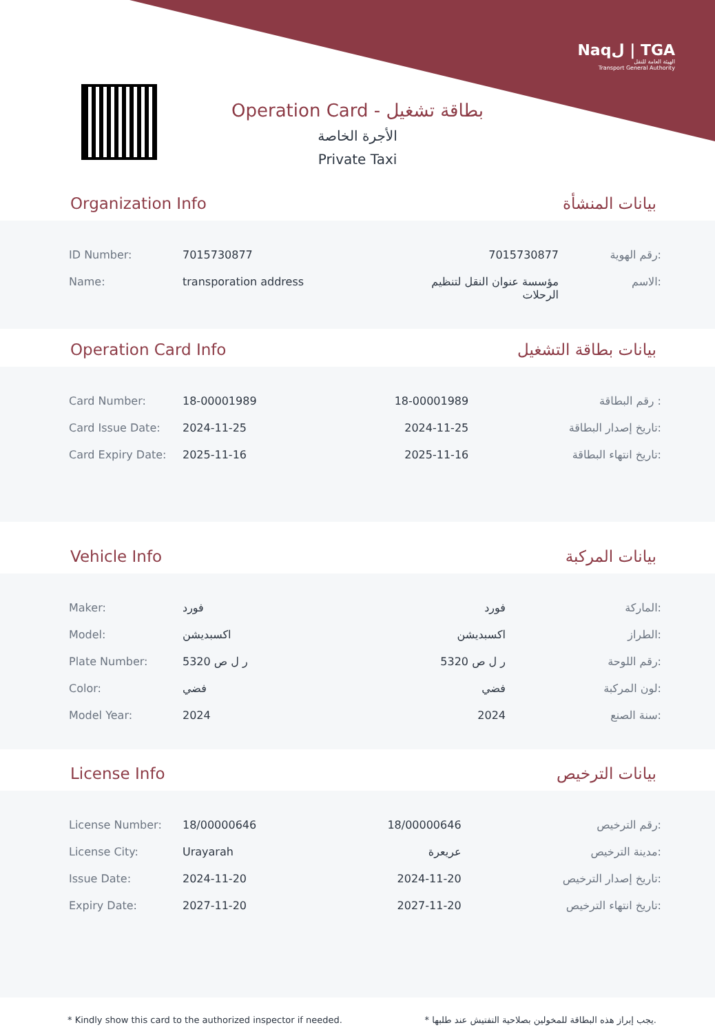Naqل | TGA
الهيئة العامة للنقل
Transport General Authority
Operation Card - بطاقة تشغيل
الأجرة الخاصة
Private Taxi
Organization Info بيانات المنشأة
| ID Number: | 7015730877 | 7015730877 | رقم الهوية: |
| Name: | transporation address | مؤسسة عنوان النقل لتنظيم الرحلات | الاسم: |
Operation Card Info بيانات بطاقة التشغيل
| Card Number: | 18-00001989 | 18-00001989 | رقم البطاقة : |
| Card Issue Date: | 2024-11-25 | 2024-11-25 | تاريخ إصدار البطاقة: |
| Card Expiry Date: | 2025-11-16 | 2025-11-16 | تاريخ انتهاء البطاقة: |
Vehicle Info بيانات المركبة
| Maker: | فورد | فورد | الماركة: |
| Model: | اكسبديشن | اكسبديشن | الطراز: |
| Plate Number: | ر ل ص 5320 | ر ل ص 5320 | رقم اللوحة: |
| Color: | فضي | فضي | لون المركبة: |
| Model Year: | 2024 | 2024 | سنة الصنع: |
License Info بيانات الترخيص
| License Number: | 18/00000646 | 18/00000646 | رقم الترخيص: |
| License City: | Urayarah | عريعرة | مدينة الترخيص: |
| Issue Date: | 2024-11-20 | 2024-11-20 | تاريخ إصدار الترخيص: |
| Expiry Date: | 2027-11-20 | 2027-11-20 | تاريخ انتهاء الترخيص: |
* Kindly show this card to the authorized inspector if needed. * يجب إبراز هذه البطاقة للمخولين بصلاحية التفتيش عند طلبها.